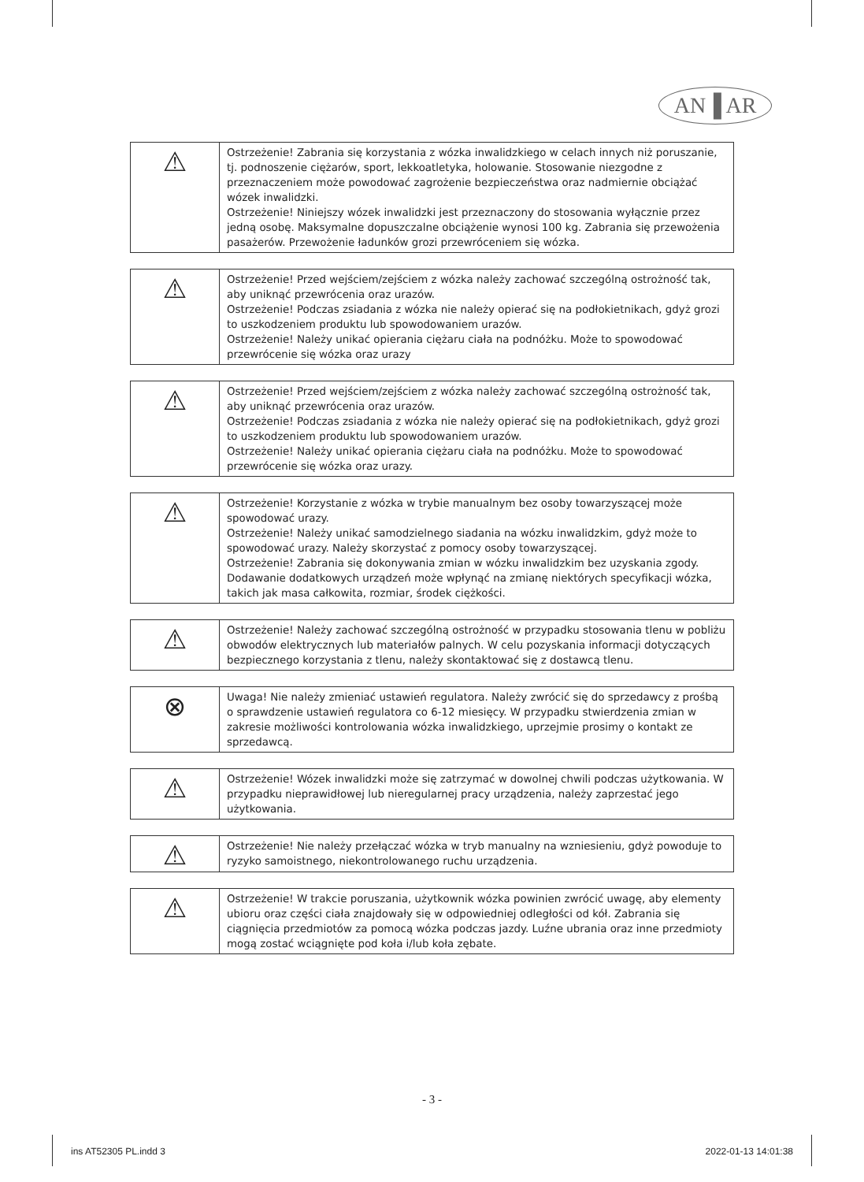AN▐ AR
| ⚠ | Ostrzeżenie! Zabrania się korzystania z wózka inwalidzkiego w celach innych niż poruszanie, tj. podnoszenie ciężarów, sport, lekkoatletyka, holowanie. Stosowanie niezgodne z przeznaczeniem może powodować zagrożenie bezpieczeństwa oraz nadmiernie obciążać wózek inwalidzki. Ostrzeżenie! Niniejszy wózek inwalidzki jest przeznaczony do stosowania wyłącznie przez jedną osobę. Maksymalne dopuszczalne obciążenie wynosi 100 kg. Zabrania się przewożenia pasażerów. Przewożenie ładunków grozi przewróceniem się wózka. |
| ⚠ | Ostrzeżenie! Przed wejściem/zejściem z wózka należy zachować szczególną ostrożność tak, aby uniknąć przewrócenia oraz urazów. Ostrzeżenie! Podczas zsiadania z wózka nie należy opierać się na podłokietnikach, gdyż grozi to uszkodzeniem produktu lub spowodowaniem urazów. Ostrzeżenie! Należy unikać opierania ciężaru ciała na podnóżku. Może to spowodować przewrócenie się wózka oraz urazy |
| ⚠ | Ostrzeżenie! Przed wejściem/zejściem z wózka należy zachować szczególną ostrożność tak, aby uniknąć przewrócenia oraz urazów. Ostrzeżenie! Podczas zsiadania z wózka nie należy opierać się na podłokietnikach, gdyż grozi to uszkodzeniem produktu lub spowodowaniem urazów. Ostrzeżenie! Należy unikać opierania ciężaru ciała na podnóżku. Może to spowodować przewrócenie się wózka oraz urazy. |
| ⚠ | Ostrzeżenie! Korzystanie z wózka w trybie manualnym bez osoby towarzyszącej może spowodować urazy. Ostrzeżenie! Należy unikać samodzielnego siadania na wózku inwalidzkim, gdyż może to spowodować urazy. Należy skorzystać z pomocy osoby towarzyszącej. Ostrzeżenie! Zabrania się dokonywania zmian w wózku inwalidzkim bez uzyskania zgody. Dodawanie dodatkowych urządzeń może wpłynąć na zmianę niektórych specyfikacji wózka, takich jak masa całkowita, rozmiar, środek ciężkości. |
| ⚠ | Ostrzeżenie! Należy zachować szczególną ostrożność w przypadku stosowania tlenu w pobliżu obwodów elektrycznych lub materiałów palnych. W celu pozyskania informacji dotyczących bezpiecznego korzystania z tlenu, należy skontaktować się z dostawcą tlenu. |
| ⊗ | Uwaga! Nie należy zmieniać ustawień regulatora. Należy zwrócić się do sprzedawcy z prośbą o sprawdzenie ustawień regulatora co 6-12 miesięcy. W przypadku stwierdzenia zmian w zakresie możliwości kontrolowania wózka inwalidzkiego, uprzejmie prosimy o kontakt ze sprzedawcą. |
| ⚠ | Ostrzeżenie! Wózek inwalidzki może się zatrzymać w dowolnej chwili podczas użytkowania. W przypadku nieprawidłowej lub nieregularnej pracy urządzenia, należy zaprzestać jego użytkowania. |
| ⚠ | Ostrzeżenie! Nie należy przełączać wózka w tryb manualny na wzniesieniu, gdyż powoduje to ryzyko samoistnego, niekontrolowanego ruchu urządzenia. |
| ⚠ | Ostrzeżenie! W trakcie poruszania, użytkownik wózka powinien zwrócić uwagę, aby elementy ubioru oraz części ciała znajdowały się w odpowiedniej odległości od kół. Zabrania się ciągnięcia przedmiotów za pomocą wózka podczas jazdy. Luźne ubrania oraz inne przedmioty mogą zostać wciągnięte pod koła i/lub koła zębate. |
- 3 -
ins AT52305 PL.indd 3 2022-01-13 14:01:38